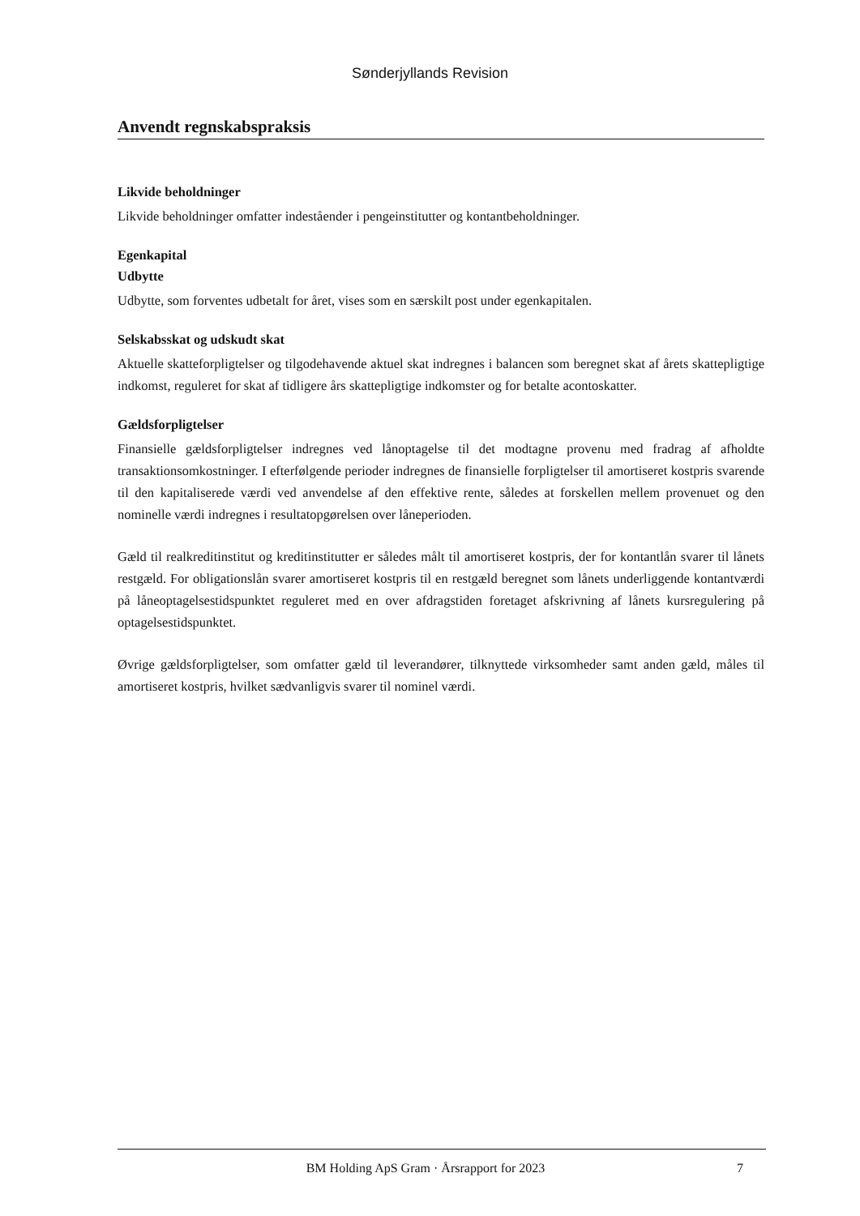Sønderjyllands Revision
Anvendt regnskabspraksis
Likvide beholdninger
Likvide beholdninger omfatter indeståender i pengeinstitutter og kontantbeholdninger.
Egenkapital
Udbytte
Udbytte, som forventes udbetalt for året, vises som en særskilt post under egenkapitalen.
Selskabsskat og udskudt skat
Aktuelle skatteforpligtelser og tilgodehavende aktuel skat indregnes i balancen som beregnet skat af årets skattepligtige indkomst, reguleret for skat af tidligere års skattepligtige indkomster og for betalte acontoskatter.
Gældsforpligtelser
Finansielle gældsforpligtelser indregnes ved lånoptagelse til det modtagne provenu med fradrag af afholdte transaktionsomkostninger. I efterfølgende perioder indregnes de finansielle forpligtelser til amortiseret kostpris svarende til den kapitaliserede værdi ved anvendelse af den effektive rente, således at forskellen mellem provenuet og den nominelle værdi indregnes i resultatopgørelsen over låneperioden.
Gæld til realkreditinstitut og kreditinstitutter er således målt til amortiseret kostpris, der for kontantlån svarer til lånets restgæld. For obligationslån svarer amortiseret kostpris til en restgæld beregnet som lånets underliggende kontantværdi på låneoptagelsestidspunktet reguleret med en over afdragstiden foretaget afskrivning af lånets kursregulering på optagelsestidspunktet.
Øvrige gældsforpligtelser, som omfatter gæld til leverandører, tilknyttede virksomheder samt anden gæld, måles til amortiseret kostpris, hvilket sædvanligvis svarer til nominel værdi.
BM Holding ApS Gram · Årsrapport for 2023 7